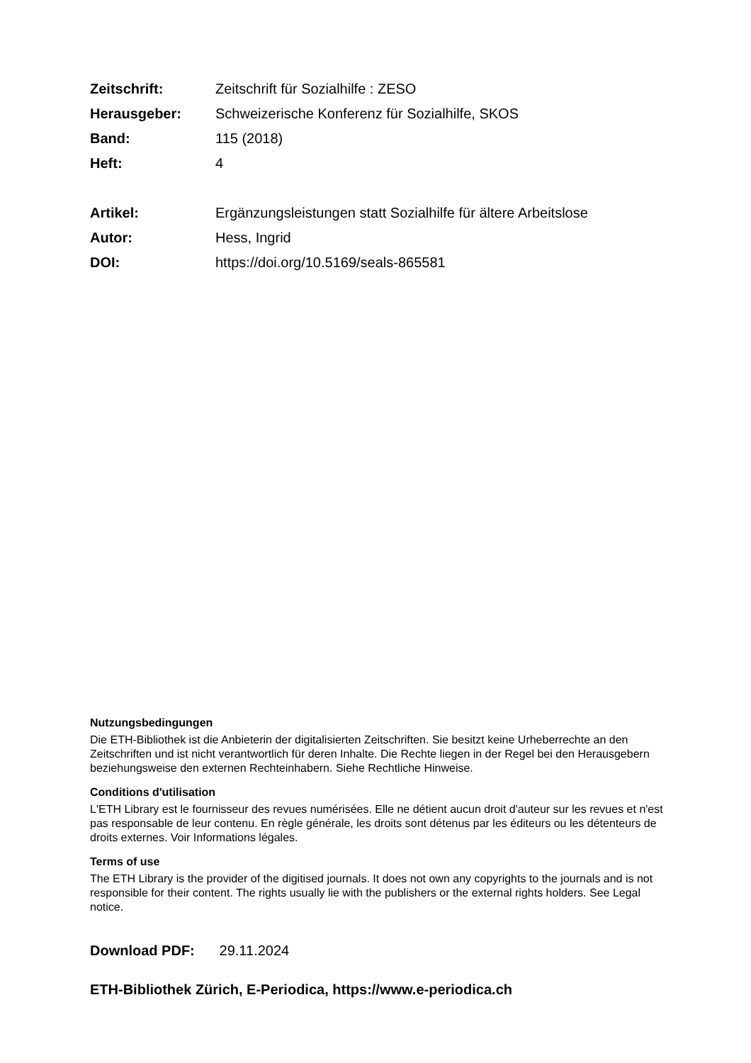Zeitschrift: Zeitschrift für Sozialhilfe : ZESO
Herausgeber: Schweizerische Konferenz für Sozialhilfe, SKOS
Band: 115 (2018)
Heft: 4
Artikel: Ergänzungsleistungen statt Sozialhilfe für ältere Arbeitslose
Autor: Hess, Ingrid
DOI: https://doi.org/10.5169/seals-865581
Nutzungsbedingungen
Die ETH-Bibliothek ist die Anbieterin der digitalisierten Zeitschriften. Sie besitzt keine Urheberrechte an den Zeitschriften und ist nicht verantwortlich für deren Inhalte. Die Rechte liegen in der Regel bei den Herausgebern beziehungsweise den externen Rechteinhabern. Siehe Rechtliche Hinweise.
Conditions d'utilisation
L'ETH Library est le fournisseur des revues numérisées. Elle ne détient aucun droit d'auteur sur les revues et n'est pas responsable de leur contenu. En règle générale, les droits sont détenus par les éditeurs ou les détenteurs de droits externes. Voir Informations légales.
Terms of use
The ETH Library is the provider of the digitised journals. It does not own any copyrights to the journals and is not responsible for their content. The rights usually lie with the publishers or the external rights holders. See Legal notice.
Download PDF: 29.11.2024
ETH-Bibliothek Zürich, E-Periodica, https://www.e-periodica.ch